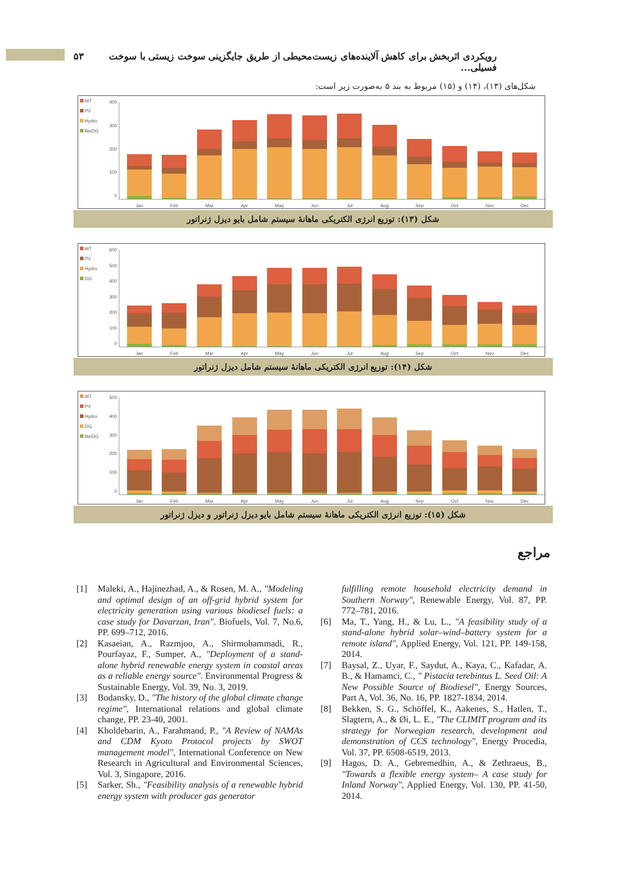رویکردی اثربخش برای کاهش آلاینده‌های زیست‌محیطی از طریق جایگزینی سوخت زیستی با سوخت فسیلی... ۵۳
شکل‌های (۱۳)، (۱۴) و (۱۵) مربوط به بند ۵ به‌صورت زیر است:
WT
PV
Hydro
BioDG
400
300
200
100
0
Jan
Feb
Mar
Apr
May
Jun
Jul
Aug
Sep
Oct
Nov
Dec
شکل (۱۳): توزیع انرژی الکتریکی ماهانهٔ سیستم شامل بایو دیزل ژنراتور
WT
PV
Hydro
DG
600
500
400
300
200
100
0
Jan
Feb
Mar
Apr
May
Jun
Jul
Aug
Sep
Oct
Nov
Dec
شکل (۱۴): توزیع انرژی الکتریکی ماهانهٔ سیستم شامل دیزل ژنراتور
WT
PV
Hydro
DG
BioDG
500
400
300
200
100
0
Jan
Feb
Mar
Apr
May
Jun
Jul
Aug
Sep
Oct
Nov
Dec
شکل (۱۵): توزیع انرژی الکتریکی ماهانهٔ سیستم شامل بایو دیزل ژنراتور و دیزل ژنراتور
مراجع
[1] Maleki, A., Hajinezhad, A., & Rosen, M. A., "Modeling and optimal design of an off-grid hybrid system for electricity generation using various biodiesel fuels: a case study for Davarzan, Iran". Biofuels, Vol. 7, No.6, PP. 699–712, 2016.
[2] Kasaeian, A., Razmjoo, A., Shirmohammadi, R., Pourfayaz, F., Sumper, A., "Deployment of a stand-alone hybrid renewable energy system in coastal areas as a reliable energy source". Environmental Progress & Sustainable Energy, Vol. 39, No. 3, 2019.
[3] Bodansky, D., "The history of the global climate change regime", International relations and global climate change, PP. 23-40, 2001.
[4] Kholdebarin, A., Farahmand, P., "A Review of NAMAs and CDM Kyoto Protocol projects by SWOT management model", International Conference on New Research in Agricultural and Environmental Sciences, Vol. 3, Singapore, 2016.
[5] Sarker, Sh., "Feasibility analysis of a renewable hybrid energy system with producer gas generator
fulfilling remote household electricity demand in Southern Norway", Renewable Energy, Vol. 87, PP. 772–781, 2016.
[6] Ma, T., Yang, H., & Lu, L., "A feasibility study of a stand-alone hybrid solar–wind–battery system for a remote island", Applied Energy, Vol. 121, PP. 149-158, 2014.
[7] Baysal, Z., Uyar, F., Saydut, A., Kaya, C., Kafadar, A. B., & Hamamci, C., " Pistacia terebintus L. Seed Oil: A New Possible Source of Biodiesel", Energy Sources, Part A, Vol. 36, No. 16, PP. 1827-1834, 2014.
[8] Bekken, S. G., Schöffel, K., Aakenes, S., Hatlen, T., Slagtern, A., & Øi, L. E., "The CLIMIT program and its strategy for Norwegian research, development and demonstration of CCS technology", Energy Procedia, Vol. 37, PP. 6508-6519, 2013.
[9] Hagos, D. A., Gebremedhin, A., & Zethraeus, B., "Towards a flexible energy system– A case study for Inland Norway", Applied Energy, Vol. 130, PP. 41-50, 2014.